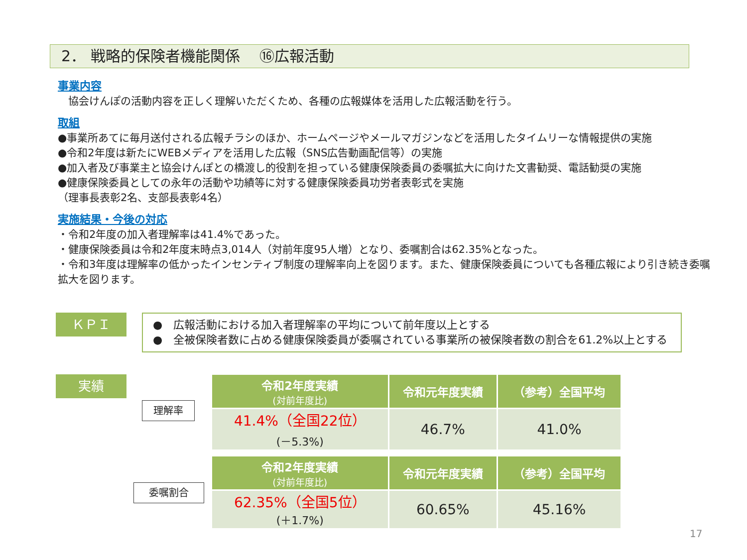2． 戦略的保険者機能関係　 ⑯広報活動
事業内容
　協会けんぽの活動内容を正しく理解いただくため、各種の広報媒体を活用した広報活動を行う。
取組
●事業所あてに毎月送付される広報チラシのほか、ホームページやメールマガジンなどを活用したタイムリーな情報提供の実施
●令和2年度は新たにWEBメディアを活用した広報（SNS広告動画配信等）の実施
●加入者及び事業主と協会けんぽとの橋渡し的役割を担っている健康保険委員の委嘱拡大に向けた文書勧奨、電話勧奨の実施
●健康保険委員としての永年の活動や功績等に対する健康保険委員功労者表彰式を実施
（理事長表彰2名、支部長表彰4名）
実施結果・今後の対応
・令和2年度の加入者理解率は41.4%であった。
・健康保険委員は令和2年度末時点3,014人（対前年度95人増）となり、委嘱割合は62.35%となった。
・令和3年度は理解率の低かったインセンティブ制度の理解率向上を図ります。また、健康保険委員についても各種広報により引き続き委嘱拡大を図ります。
ＫＰＩ
●　広報活動における加入者理解率の平均について前年度以上とする
●　全被保険者数に占める健康保険委員が委嘱されている事業所の被保険者数の割合を61.2%以上とする
実績
理解率
| 令和2年度実績 (対前年度比) | 令和元年度実績 | （参考）全国平均 |
| --- | --- | --- |
| 41.4%（全国22位） (－5.3%) | 46.7% | 41.0% |
委嘱割合
| 令和2年度実績 (対前年度比) | 令和元年度実績 | （参考）全国平均 |
| --- | --- | --- |
| 62.35%（全国5位） (＋1.7%) | 60.65% | 45.16% |
17